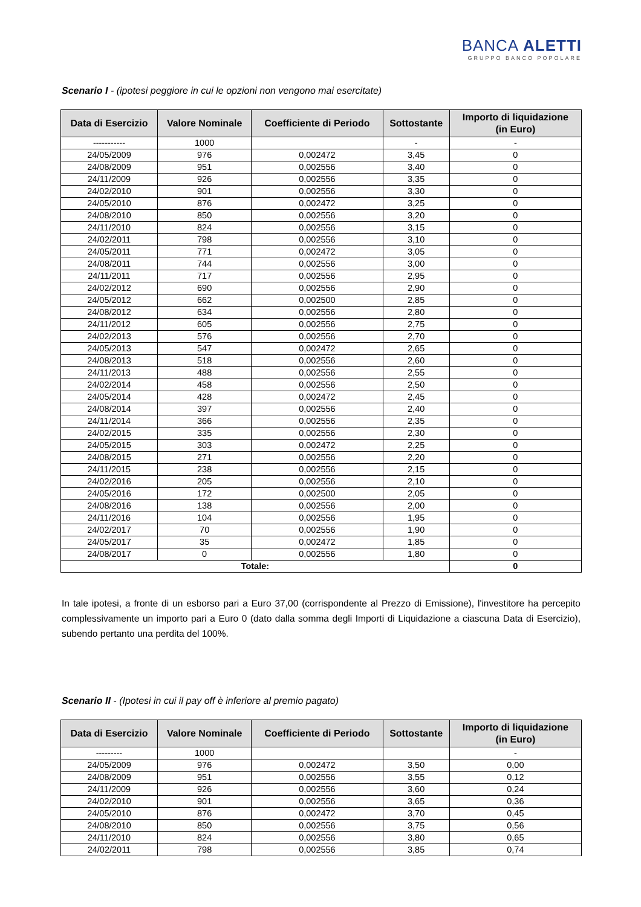BANCA ALETTI
GRUPPO BANCO POPOLARE
Scenario I - (ipotesi peggiore in cui le opzioni non vengono mai esercitate)
| Data di Esercizio | Valore Nominale | Coefficiente di Periodo | Sottostante | Importo di liquidazione (in Euro) |
| --- | --- | --- | --- | --- |
| ----------- | 1000 | | - | - |
| 24/05/2009 | 976 | 0,002472 | 3,45 | 0 |
| 24/08/2009 | 951 | 0,002556 | 3,40 | 0 |
| 24/11/2009 | 926 | 0,002556 | 3,35 | 0 |
| 24/02/2010 | 901 | 0,002556 | 3,30 | 0 |
| 24/05/2010 | 876 | 0,002472 | 3,25 | 0 |
| 24/08/2010 | 850 | 0,002556 | 3,20 | 0 |
| 24/11/2010 | 824 | 0,002556 | 3,15 | 0 |
| 24/02/2011 | 798 | 0,002556 | 3,10 | 0 |
| 24/05/2011 | 771 | 0,002472 | 3,05 | 0 |
| 24/08/2011 | 744 | 0,002556 | 3,00 | 0 |
| 24/11/2011 | 717 | 0,002556 | 2,95 | 0 |
| 24/02/2012 | 690 | 0,002556 | 2,90 | 0 |
| 24/05/2012 | 662 | 0,002500 | 2,85 | 0 |
| 24/08/2012 | 634 | 0,002556 | 2,80 | 0 |
| 24/11/2012 | 605 | 0,002556 | 2,75 | 0 |
| 24/02/2013 | 576 | 0,002556 | 2,70 | 0 |
| 24/05/2013 | 547 | 0,002472 | 2,65 | 0 |
| 24/08/2013 | 518 | 0,002556 | 2,60 | 0 |
| 24/11/2013 | 488 | 0,002556 | 2,55 | 0 |
| 24/02/2014 | 458 | 0,002556 | 2,50 | 0 |
| 24/05/2014 | 428 | 0,002472 | 2,45 | 0 |
| 24/08/2014 | 397 | 0,002556 | 2,40 | 0 |
| 24/11/2014 | 366 | 0,002556 | 2,35 | 0 |
| 24/02/2015 | 335 | 0,002556 | 2,30 | 0 |
| 24/05/2015 | 303 | 0,002472 | 2,25 | 0 |
| 24/08/2015 | 271 | 0,002556 | 2,20 | 0 |
| 24/11/2015 | 238 | 0,002556 | 2,15 | 0 |
| 24/02/2016 | 205 | 0,002556 | 2,10 | 0 |
| 24/05/2016 | 172 | 0,002500 | 2,05 | 0 |
| 24/08/2016 | 138 | 0,002556 | 2,00 | 0 |
| 24/11/2016 | 104 | 0,002556 | 1,95 | 0 |
| 24/02/2017 | 70 | 0,002556 | 1,90 | 0 |
| 24/05/2017 | 35 | 0,002472 | 1,85 | 0 |
| 24/08/2017 | 0 | 0,002556 | 1,80 | 0 |
| Totale: | | | | 0 |
In tale ipotesi, a fronte di un esborso pari a Euro 37,00 (corrispondente al Prezzo di Emissione), l'investitore ha percepito complessivamente un importo pari a Euro 0 (dato dalla somma degli Importi di Liquidazione a ciascuna Data di Esercizio), subendo pertanto una perdita del 100%.
Scenario II - (Ipotesi in cui il pay off è inferiore al premio pagato)
| Data di Esercizio | Valore Nominale | Coefficiente di Periodo | Sottostante | Importo di liquidazione (in Euro) |
| --- | --- | --- | --- | --- |
| --------- | 1000 | | | - |
| 24/05/2009 | 976 | 0,002472 | 3,50 | 0,00 |
| 24/08/2009 | 951 | 0,002556 | 3,55 | 0,12 |
| 24/11/2009 | 926 | 0,002556 | 3,60 | 0,24 |
| 24/02/2010 | 901 | 0,002556 | 3,65 | 0,36 |
| 24/05/2010 | 876 | 0,002472 | 3,70 | 0,45 |
| 24/08/2010 | 850 | 0,002556 | 3,75 | 0,56 |
| 24/11/2010 | 824 | 0,002556 | 3,80 | 0,65 |
| 24/02/2011 | 798 | 0,002556 | 3,85 | 0,74 |